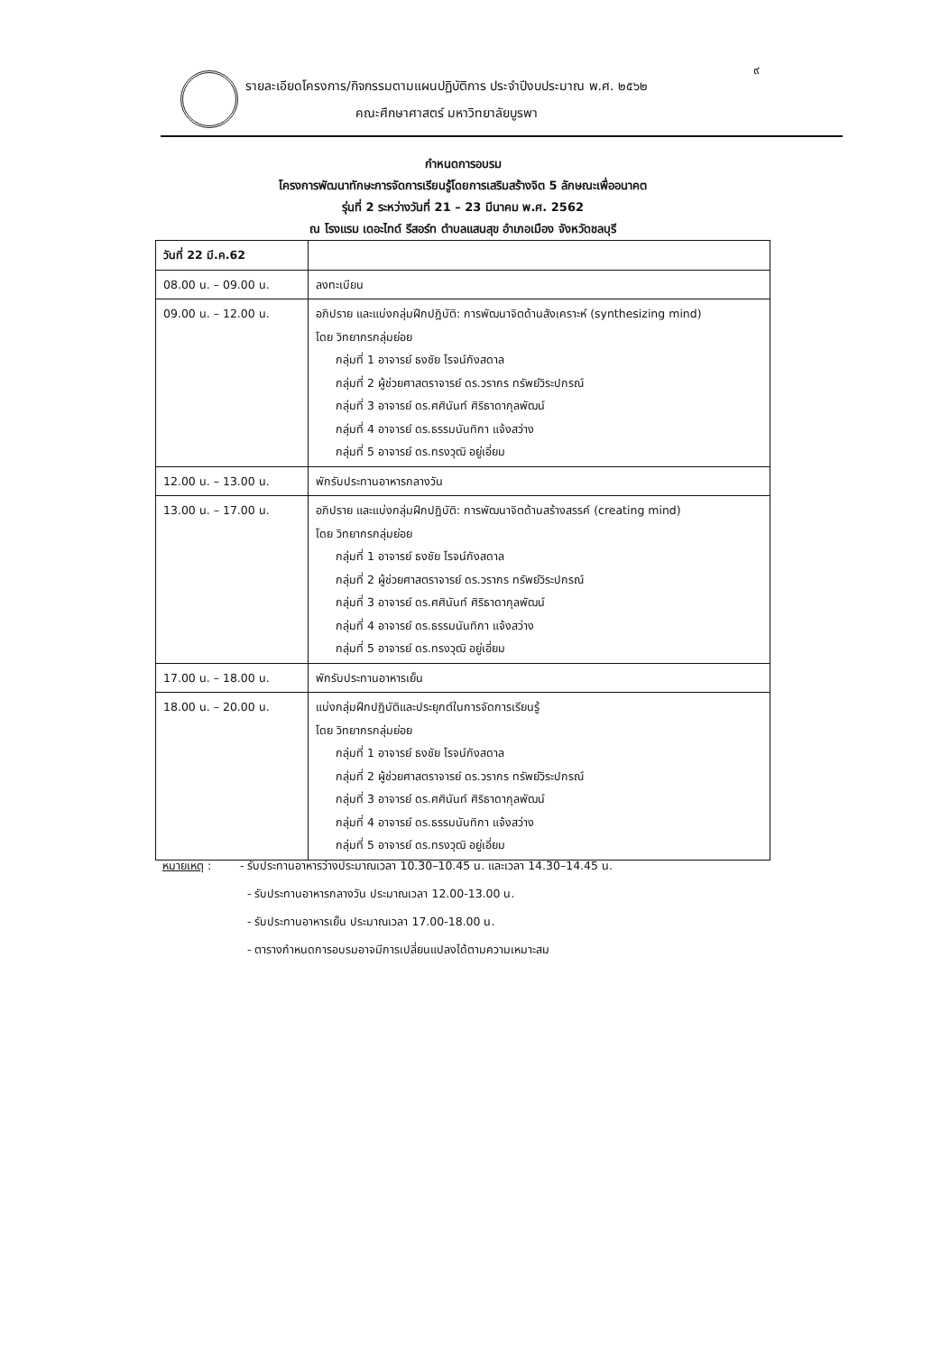๙
รายละเอียดโครงการ/กิจกรรมตามแผนปฏิบัติการ ประจำปีงบประมาณ พ.ศ. ๒๕๖๒
คณะศึกษาศาสตร์ มหาวิทยาลัยบูรพา
กำหนดการอบรม
โครงการพัฒนาทักษะการจัดการเรียนรู้โดยการเสริมสร้างจิต 5 ลักษณะเพื่ออนาคต
รุ่นที่ 2 ระหว่างวันที่ 21 – 23 มีนาคม พ.ศ. 2562
ณ โรงแรม เดอะไทด์ รีสอร์ท ตำบลแสนสุข อำเภอเมือง จังหวัดชลบุรี
| วันที่ 22 มี.ค.62 | |
| 08.00 น. – 09.00 น. | ลงทะเบียน |
| 09.00 น. – 12.00 น. | อภิปราย และแบ่งกลุ่มฝึกปฏิบัติ: การพัฒนาจิตด้านสังเคราะห์ (synthesizing mind) โดย วิทยากรกลุ่มย่อย กลุ่มที่ 1 อาจารย์ ธงชัย โรจน์กังสดาล กลุ่มที่ 2 ผู้ช่วยศาสตราจารย์ ดร.วรากร ทรัพย์วิระปกรณ์ กลุ่มที่ 3 อาจารย์ ดร.ศศินันท์ ศิริธาดากุลพัฒน์ กลุ่มที่ 4 อาจารย์ ดร.ธรรมนันทิกา แจ้งสว่าง กลุ่มที่ 5 อาจารย์ ดร.ทรงวุฒิ อยู่เอี่ยม |
| 12.00 น. – 13.00 น. | พักรับประทานอาหารกลางวัน |
| 13.00 น. – 17.00 น. | อภิปราย และแบ่งกลุ่มฝึกปฏิบัติ: การพัฒนาจิตด้านสร้างสรรค์ (creating mind) โดย วิทยากรกลุ่มย่อย กลุ่มที่ 1 อาจารย์ ธงชัย โรจน์กังสดาล กลุ่มที่ 2 ผู้ช่วยศาสตราจารย์ ดร.วรากร ทรัพย์วิระปกรณ์ กลุ่มที่ 3 อาจารย์ ดร.ศศินันท์ ศิริธาดากุลพัฒน์ กลุ่มที่ 4 อาจารย์ ดร.ธรรมนันทิกา แจ้งสว่าง กลุ่มที่ 5 อาจารย์ ดร.ทรงวุฒิ อยู่เอี่ยม |
| 17.00 น. – 18.00 น. | พักรับประทานอาหารเย็น |
| 18.00 น. – 20.00 น. | แบ่งกลุ่มฝึกปฏิบัติและประยุกต์ในการจัดการเรียนรู้ โดย วิทยากรกลุ่มย่อย กลุ่มที่ 1 อาจารย์ ธงชัย โรจน์กังสดาล กลุ่มที่ 2 ผู้ช่วยศาสตราจารย์ ดร.วรากร ทรัพย์วิระปกรณ์ กลุ่มที่ 3 อาจารย์ ดร.ศศินันท์ ศิริธาดากุลพัฒน์ กลุ่มที่ 4 อาจารย์ ดร.ธรรมนันทิกา แจ้งสว่าง กลุ่มที่ 5 อาจารย์ ดร.ทรงวุฒิ อยู่เอี่ยม |
หมายเหตุ : - รับประทานอาหารว่างประมาณเวลา 10.30–10.45 น. และเวลา 14.30–14.45 น.
- รับประทานอาหารกลางวัน ประมาณเวลา 12.00-13.00 น.
- รับประทานอาหารเย็น ประมาณเวลา 17.00-18.00 น.
- ตารางกำหนดการอบรมอาจมีการเปลี่ยนแปลงได้ตามความเหมาะสม